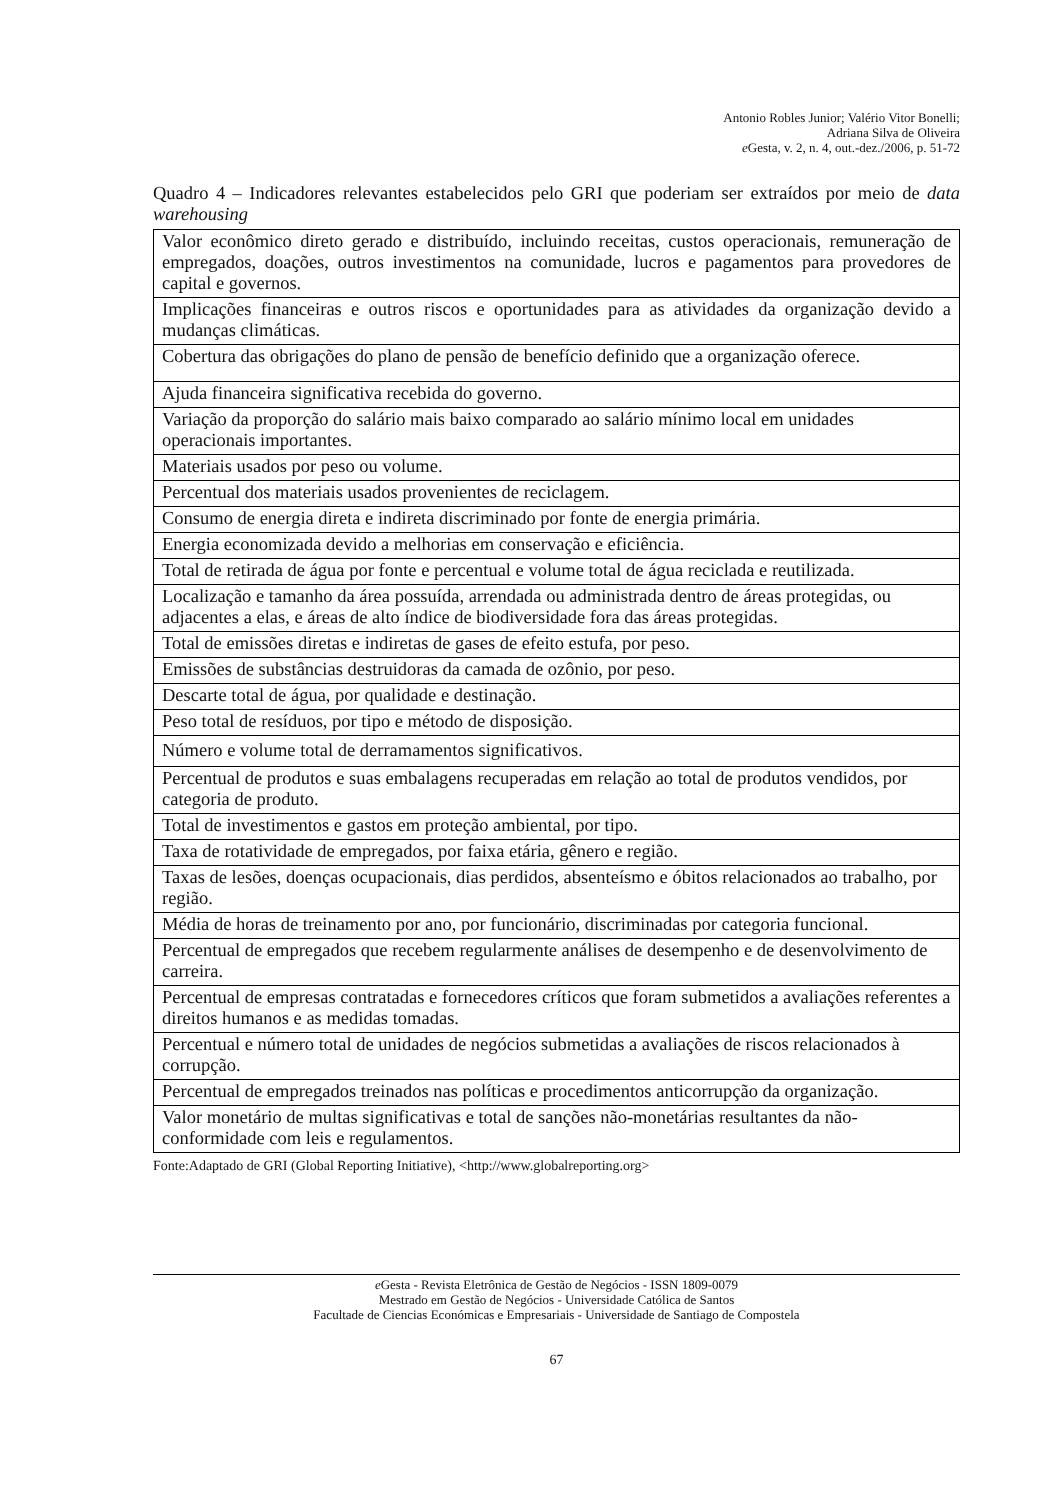Antonio Robles Junior; Valério Vitor Bonelli;
Adriana Silva de Oliveira
e Gesta, v. 2, n. 4, out.-dez./2006, p. 51-72
Quadro 4 – Indicadores relevantes estabelecidos pelo GRI que poderiam ser extraídos por meio de data warehousing
| Valor econômico direto gerado e distribuído, incluindo receitas, custos operacionais, remuneração de empregados, doações, outros investimentos na comunidade, lucros e pagamentos para provedores de capital e governos. |
| Implicações financeiras e outros riscos e oportunidades para as atividades da organização devido a mudanças climáticas. |
| Cobertura das obrigações do plano de pensão de benefício definido que a organização oferece. |
| Ajuda financeira significativa recebida do governo. |
| Variação da proporção do salário mais baixo comparado ao salário mínimo local em unidades operacionais importantes. |
| Materiais usados por peso ou volume. |
| Percentual dos materiais usados provenientes de reciclagem. |
| Consumo de energia direta e indireta discriminado por fonte de energia primária. |
| Energia economizada devido a melhorias em conservação e eficiência. |
| Total de retirada de água por fonte e percentual e volume total de água reciclada e reutilizada. |
| Localização e tamanho da área possuída, arrendada ou administrada dentro de áreas protegidas, ou adjacentes a elas, e áreas de alto índice de biodiversidade fora das áreas protegidas. |
| Total de emissões diretas e indiretas de gases de efeito estufa, por peso. |
| Emissões de substâncias destruidoras da camada de ozônio, por peso. |
| Descarte total de água, por qualidade e destinação. |
| Peso total de resíduos, por tipo e método de disposição. |
| Número e volume total de derramamentos significativos. |
| Percentual de produtos e suas embalagens recuperadas em relação ao total de produtos vendidos, por categoria de produto. |
| Total de investimentos e gastos em proteção ambiental, por tipo. |
| Taxa de rotatividade de empregados, por faixa etária, gênero e região. |
| Taxas de lesões, doenças ocupacionais, dias perdidos, absenteísmo e óbitos relacionados ao trabalho, por região. |
| Média de horas de treinamento por ano, por funcionário, discriminadas por categoria funcional. |
| Percentual de empregados que recebem regularmente análises de desempenho e de desenvolvimento de carreira. |
| Percentual de empresas contratadas e fornecedores críticos que foram submetidos a avaliações referentes a direitos humanos e as medidas tomadas. |
| Percentual e número total de unidades de negócios submetidas a avaliações de riscos relacionados à corrupção. |
| Percentual de empregados treinados nas políticas e procedimentos anticorrupção da organização. |
| Valor monetário de multas significativas e total de sanções não-monetárias resultantes da não-conformidade com leis e regulamentos. |
Fonte:Adaptado de GRI (Global Reporting Initiative), <http://www.globalreporting.org>
e Gesta - Revista Eletrônica de Gestão de Negócios - ISSN 1809-0079
Mestrado em Gestão de Negócios - Universidade Católica de Santos
Facultade de Ciencias Económicas e Empresariais - Universidade de Santiago de Compostela
67